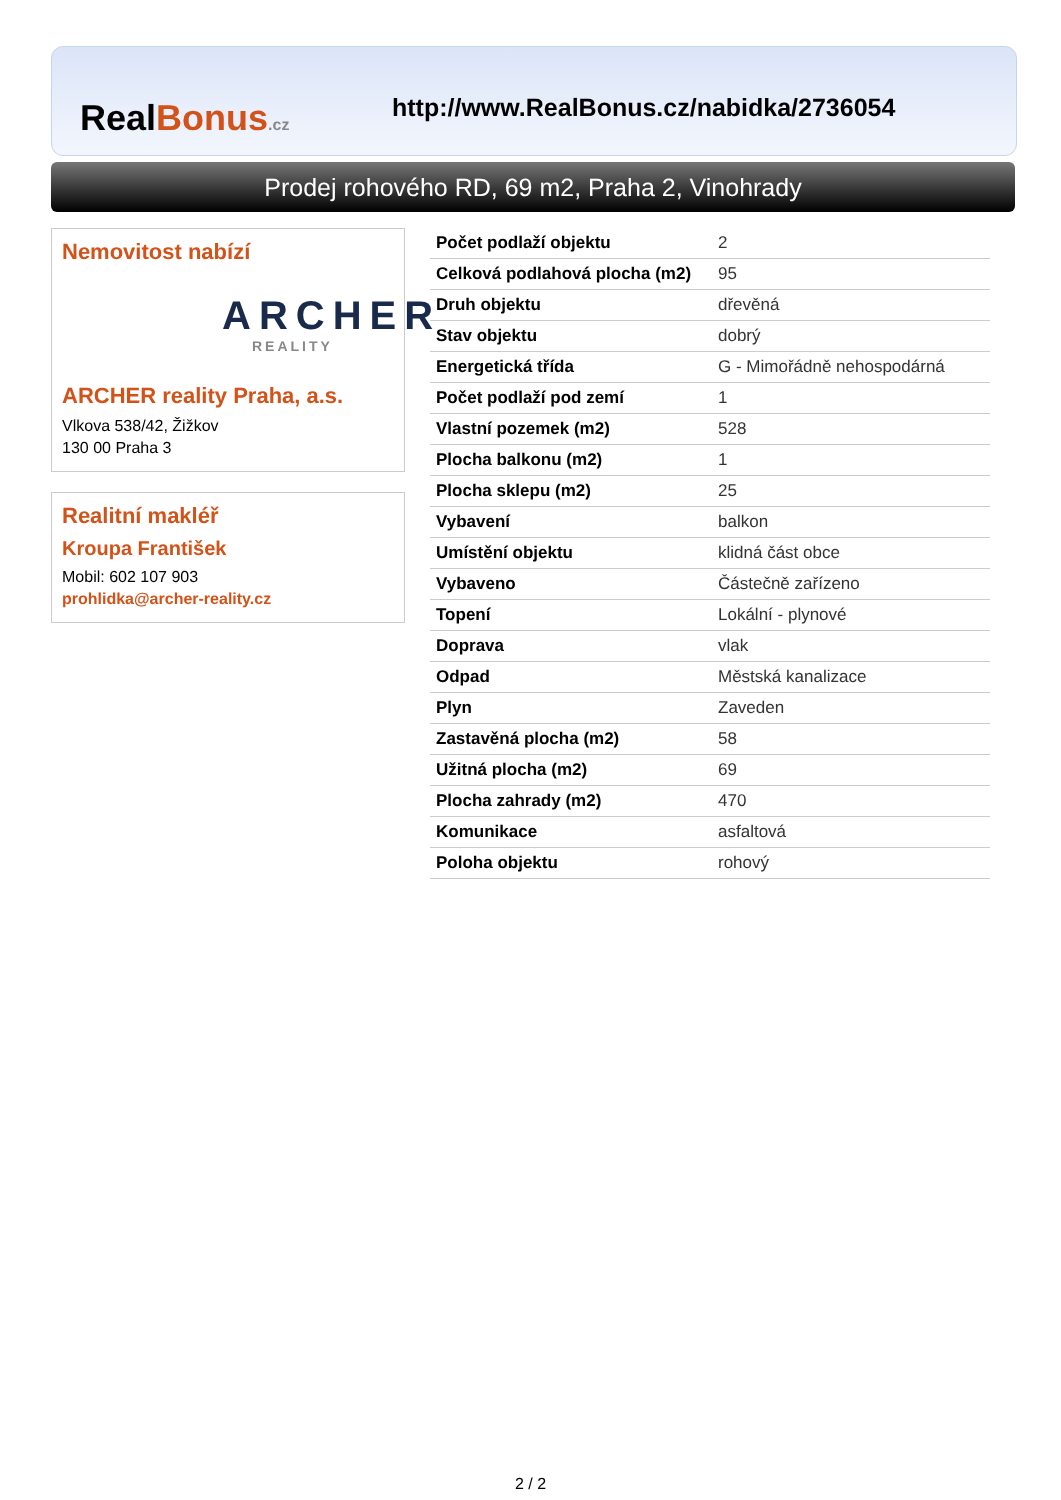RealBonus.cz
http://www.RealBonus.cz/nabidka/2736054
Prodej rohového RD, 69 m2, Praha 2, Vinohrady
Nemovitost nabízí
ARCHER
REALITY
ARCHER reality Praha, a.s.
Vlkova 538/42, Žižkov
130 00 Praha 3
Realitní makléř
Kroupa František
Mobil: 602 107 903
prohlidka@archer-reality.cz
| Počet podlaží objektu | 2 |
| Celková podlahová plocha (m2) | 95 |
| Druh objektu | dřevěná |
| Stav objektu | dobrý |
| Energetická třída | G - Mimořádně nehospodárná |
| Počet podlaží pod zemí | 1 |
| Vlastní pozemek (m2) | 528 |
| Plocha balkonu (m2) | 1 |
| Plocha sklepu (m2) | 25 |
| Vybavení | balkon |
| Umístění objektu | klidná část obce |
| Vybaveno | Částečně zařízeno |
| Topení | Lokální - plynové |
| Doprava | vlak |
| Odpad | Městská kanalizace |
| Plyn | Zaveden |
| Zastavěná plocha (m2) | 58 |
| Užitná plocha (m2) | 69 |
| Plocha zahrady (m2) | 470 |
| Komunikace | asfaltová |
| Poloha objektu | rohový |
2 / 2